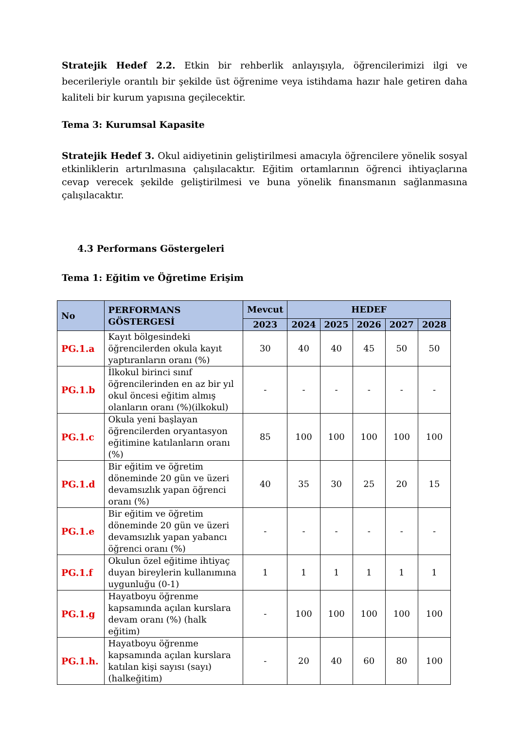Stratejik Hedef 2.2. Etkin bir rehberlik anlayışıyla, öğrencilerimizi ilgi ve becerileriyle orantılı bir şekilde üst öğrenime veya istihdama hazır hale getiren daha kaliteli bir kurum yapısına geçilecektir.
Tema 3: Kurumsal Kapasite
Stratejik Hedef 3. Okul aidiyetinin geliştirilmesi amacıyla öğrencilere yönelik sosyal etkinliklerin artırılmasına çalışılacaktır. Eğitim ortamlarının öğrenci ihtiyaçlarına cevap verecek şekilde geliştirilmesi ve buna yönelik finansmanın sağlanmasına çalışılacaktır.
4.3 Performans Göstergeleri
Tema 1: Eğitim ve Öğretime Erişim
| No | PERFORMANS GÖSTERGESİ | Mevcut | HEDEF | | | | |
| --- | --- | --- | --- | --- | --- | --- | --- |
| | | 2023 | 2024 | 2025 | 2026 | 2027 | 2028 |
| PG.1.a | Kayıt bölgesindeki öğrencilerden okula kayıt yaptıranların oranı (%) | 30 | 40 | 40 | 45 | 50 | 50 |
| PG.1.b | İlkokul birinci sınıf öğrencilerinden en az bir yıl okul öncesi eğitim almış olanların oranı (%)(ilkokul) | - | - | - | - | - | - |
| PG.1.c | Okula yeni başlayan öğrencilerden oryantasyon eğitimine katılanların oranı (%) | 85 | 100 | 100 | 100 | 100 | 100 |
| PG.1.d | Bir eğitim ve öğretim döneminde 20 gün ve üzeri devamsızlık yapan öğrenci oranı (%) | 40 | 35 | 30 | 25 | 20 | 15 |
| PG.1.e | Bir eğitim ve öğretim döneminde 20 gün ve üzeri devamsızlık yapan yabancı öğrenci oranı (%) | - | - | - | - | - | - |
| PG.1.f | Okulun özel eğitime ihtiyaç duyan bireylerin kullanımına uygunluğu (0-1) | 1 | 1 | 1 | 1 | 1 | 1 |
| PG.1.g | Hayatboyu öğrenme kapsamında açılan kurslara devam oranı (%) (halk eğitim) | - | 100 | 100 | 100 | 100 | 100 |
| PG.1.h. | Hayatboyu öğrenme kapsamında açılan kurslara katılan kişi sayısı (sayı) (halkeğitim) | - | 20 | 40 | 60 | 80 | 100 |